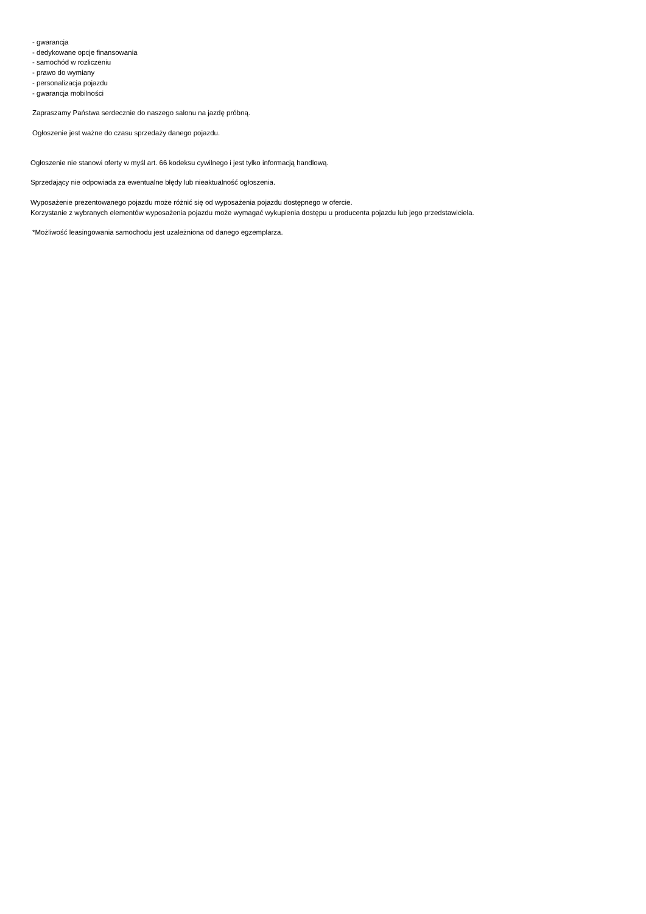- gwarancja
- dedykowane opcje finansowania
- samochód w rozliczeniu
- prawo do wymiany
- personalizacja pojazdu
- gwarancja mobilności
Zapraszamy Państwa serdecznie do naszego salonu na jazdę próbną.
Ogłoszenie jest ważne do czasu sprzedaży danego pojazdu.
Ogłoszenie nie stanowi oferty w myśl art. 66 kodeksu cywilnego i jest tylko informacją handlową.
Sprzedający nie odpowiada za ewentualne błędy lub nieaktualność ogłoszenia.
Wyposażenie prezentowanego pojazdu może różnić się od wyposażenia pojazdu dostępnego w ofercie.
Korzystanie z wybranych elementów wyposażenia pojazdu może wymagać wykupienia dostępu u producenta pojazdu lub jego przedstawiciela.
*Możliwość leasingowania samochodu jest uzależniona od danego egzemplarza.